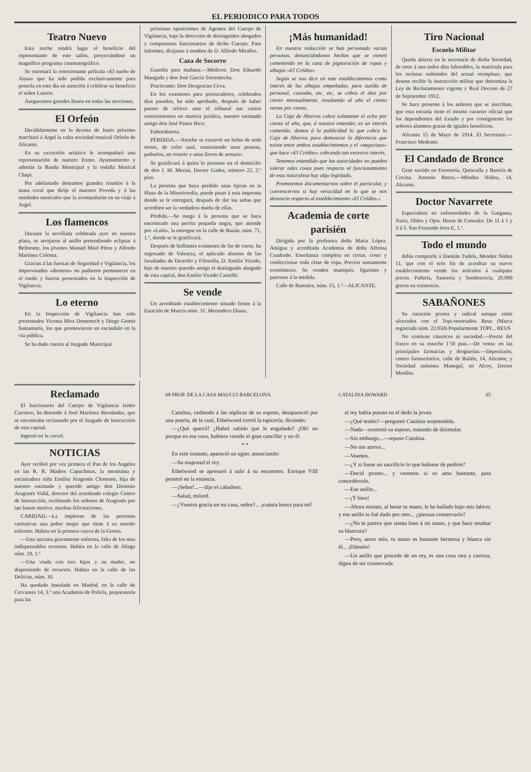EL PERIODICO PARA TODOS
Teatro Nuevo
Esta noche tendrá lugar el beneficio del representante de este salón, proyectándose un magnífico programa cinematográfico.
Se estrenará la emocionante película «El sueño de Aissa» que ha sido pedida exclusivamente para ponerla en este día en atención á celebrar su beneficio el señor Latorre.
Aseguramos grandes llenos en todas las secciones.
El Orfeón
Decididamente en la decena de Junio próximo marchará á Argel la culta sociedad musical Orfeón de Alicante.
En su excursión artística le acompañará una representación de nuestro Exmo. Ayuntamiento y además la Banda Municipal y la rodalla Musical Chapí.
Por adelantado deseamos grandes triunfos á la masa coral que dirije el maestro Poveda y á las entidades musicales que la acompañarán en su viaje á Argel.
Los flamencos
Durante la novillada celebrada ayer en nuestra plaza, se arrojaron al anillo pretendiendo eclipsar á Belmonte, los jóvenes Manuel Misó Pérez y Alfredo Martínez Coloma.
Gracias á las fuerzas de Seguridad y Vigilancia, los improvisados «diestros» no pudieron permanecer en el ruedo y fueron presentados en la Inspección de Vigilancia.
Lo eterno
En la Inspección de Vigilancia han sido presentados Vicenta Mira Domenech y Diego Gomis Santamaría, los que promovieron un escándalo en la vía pública.
Se ha dado cuenta al Juzgado Municipal.
próximas oposiciones de Agentes del Cuerpo de Vigilancia, bajo la dirección de distinguidos abogados y competentes funcionarios de dicho Cuerpo. Para informes, dirijanse á nombre de D. Alfredo Miralles.
Caza de Socorro
Guardia para mañana.—Médicos: Don Eduardo Mangada y don José García Torremocha.
Practicante: Don Deogracias Ceva.
En los examenes para procuradores, celebrados días pasados, ha sido aprobado, después de haber puesto de relieve ante el tribunal sus vastos conocimientos en materia jurídica, nuestro estimado amigo don José Pastor Rico.
Enhorabuena.
PÉRDIDA.—Anoche se extravió un bolso de seda moire, de color azul, conteniendo unas pesetas, pañuelos, un rosario y unas llaves de armario.
Se gratificará á quien lo presente en el domicilio de don J. M. Meziat, Doctor Gadea, número 22, 2.º piso.
La persona que haya perdido unas tijeras en la Plaza de la Misericordia, puede pasar á esta imprenta donde se le entregará, después de dar las señas que acrediten ser la verdadera dueña de ellas.
Pérdida.—Se ruega á la persona que se haya encontrado una perrita pequeña negra, que atiende por «Lulú», la entregue en la calle de Bazán, núm. 71, 1.º, donde se le gratificará.
Después de brillantes exámenes de fin de curso, ha regresado de Valencia, el aplicado alumno de las facultades de Derecho y Filosofía, D. Emilio Vicedo, hijo de nuestro querido amigo el distinguido abogado de esta capital, don Emilio Vicedo Castelló.
Se vende
Un acreditado establecimiento situado frente á la Estación de Murcia núm. 31. Merendero Diana.
¡Más humanidad!
En nuestra redacción se han personado varias personas, denunciándonos hechos que se vienen cometiendo en la casa de pignoración de ropas y alhajas «El Crédito»
Según se nos dice en este establecimiento como interés de las alhajas empeñadas, para sueldo de personal, custodia, etc, etc, se cobra el diez por ciento mensualmente, resultando al año el ciento veinte por ciento.
La Caja de Ahorros cobra solamente el ocho por ciento al año, que, á nuestro entender, es un interés cometido; damos á la publicidad lo que cobra la Caja de Ahorros para demostrar la diferencia que existe entre ambos establecimientos y el «negociazo» que hace «El Crédito» cobrando tan excesivo interés.
Tenemos entendido que las autoridades no pueden tolerar tales cosas pues respecto al funcionamiento de esta naturaleza hay algo legislado.
Prometemos documentarnos sobre el particular, y convencernos si hay veracidad en lo que se nos denuncia respecto al establecimiento «El Crédito.»
Academia de corte parisién
Dirigida por la profesora doña María López. Antigua y acreditada Academia de doña Alfonsa Cuadrado. Enseñanza completa en cortar, coser y confeccionar toda clase de ropa. Precios sumamente económicos. Se venden maniquís, figurines y patrones á la medida.
Calle de Ramales, núm. 15, 1.º—ALICANTE.
Tiro Nacional
Escuela Militar
Queda abierta en la secretaría de dicha Sociedad, de once á una todos días laborables, la matrícula para los reclutas redimidos del actual reemplazo, que deseen recibir la instrucción militar que determina la Ley de Reclutamiento vigente y Real Decreto de 27 de Septiembre 1912.
Se hace presente á los señores que se inscriban, que esta escuela tiene el mismo caracter oficial que los dependientes del Estado y por consiguiente los señores alumnos gozan de iguales beneficios.
Alicante 15 de Mayo de 1914. El Secretario.—Francisco Medrano.
El Candado de Bronce
Gran surtido en Ferretería, Quincalla y Batería de Cocina. Antonio Iborra.—Méndez Núñez, 14, Alicante.
Doctor Navarrete
Especialista en enfermedades de la Garganta, Nariz, Oídos y Ojos. Horas de Consulta: De 11 á 1 y 3 á 5. San Fernando letra E, 1.º.
Todo el mundo
debía comprarle á Damián Tudela, Mendez Núñez 11, que con el solo fin de acreditar su nuevo establecimiento vende los artículos á cualquier precio. Pañería, Sastrería y Sombrerería, 20.000 gorras en existencia.
SABAÑONES
Su curación pronta y radical aunque estén ulcerados con el Topi-resorsaños Reus (Marca registrada núm. 22.050) Popularmente TOPI... REUS
No contiene cáusticos ni suciedad.—Precio del frasco en su estuche 1'50 ptas.—De venta: en las principales farmacias y droguerías.—Depositario, centro farmacéutico, calle de Bailén, 14, Alicante, y Sociedad anónima Manegal, en Alcoy, Doctor Monllor.
Reclamado
El funcionario del Cuerpo de Vigilancia Isidro Carrasco, ha detenido á José Martínez Hernández, que se encontraba reclamado por el Juzgado de Instrucción de esta capital.
Ingresó en la carcel.
NOTICIAS
Ayer recibió por vez primera el Pan de los Angeles en las R. R. Madres Capuchinas, la monísima y encantadora niña Emilita Aragonés Clemente, hija de nuestro estimado y querido amigo don Dionisio Aragonés Vidal, director del acreditado colegio Centro de Instrucción, recibiendo los señores de Aragonés por tan fausto motivo, muchas felicitaciones.
CARIDAD.—La imploran de las personas caritativas una pobre mujer que tiene á su marido enfermo. Habita en la primera cueva de la Goteta.
—Una anciana gravemente enferma, falta de los mas indispensables recursos. Habita en la calle de Aliaga núm. 10, 1.º
—Una viuda con tres hijos y su madre, no disponiendo de recursos. Habita en la calle de las Delicias, núm. 16.
Ha quedado instalada en Madrid, en la calle de Cervantes 14, 3.º una Academia de Policía, preparatoria para las
68 PROP. DE LA CASA MAUCCI BARCELONA
Catalina, cediendo á las súplicas de su esposo, desapareció por una puerta, de la cual, Ethelwond corrió la tapicería, diciendo:
—¿Qué querrá? ¿Habrá sabido que le engañado? ¡Oh! no porque en ese caso, hubiera venido el gran canciller y no él.
* *
En este instante, apareció un ugier, anunciando:
—Su majestad el rey.
Ethelwood se apresuró á salir á su encuentro. Enrique VIII penetró en la estancia.
—¡Señor!...—dijo el caballero.
—Salud, milord.
—¿Vuestra gracia en mi casa, señor?... ¡cuánta honra para mí!
CATALINA HOWARD 65
el rey había puesto en el dedo la joven.
—¿Qué tenéis?—preguntó Catalina sorprendida.
—Nada—contestó su esposo, tratando de disimular.
—Sin embargo...—repuso Catalina.
—No me atrevo...
—Veamos.
—¿Y si fuese un sacrificio lo que hubiese de pedirte?
—Decid pronto... y veremos si os amo bastante, para concedéroslo.
—Ese anillo...
—¡Y bien!
—Ahora mismo, al besar tu mano, le he hallado bajo mis labios; y ese anillo te fué dado por otro... ¿piensas conservarlo?
—¿No te parece que sienta bien á mi mano, y que hace resaltar su blancura?
—Pero, amor mío, tu mano es bastante hermosa y blanca sin él... ¡Dámelo!
—Un anillo que procede de un rey, es una cosa rara y curiosa, digna de ser conservada.